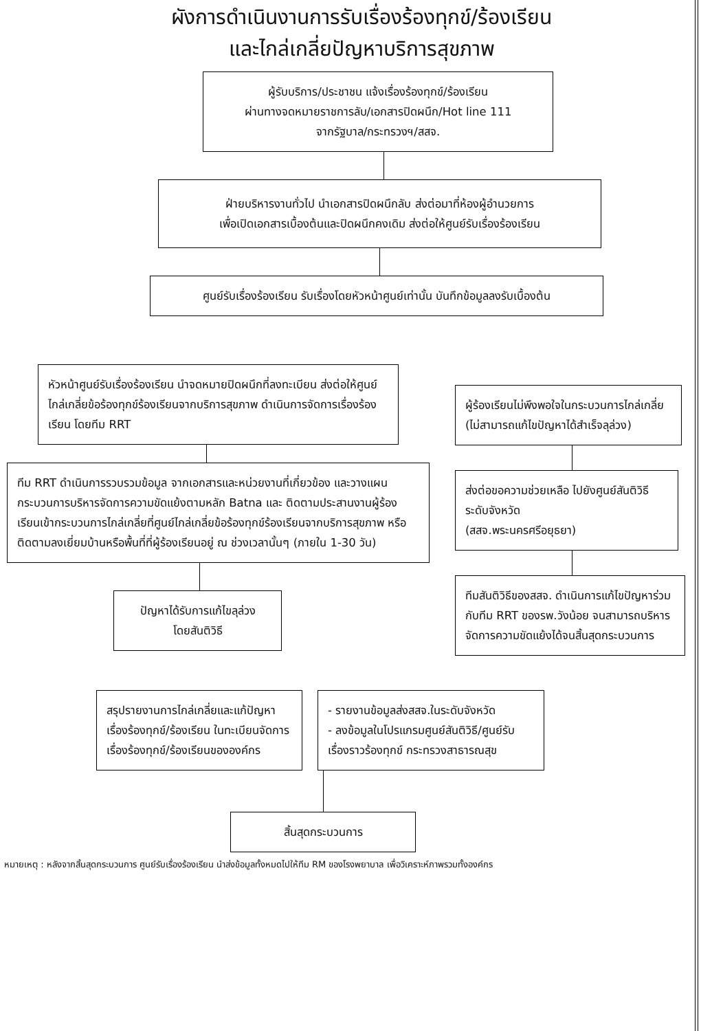ผังการดำเนินงานการรับเรื่องร้องทุกข์/ร้องเรียน
และไกล่เกลี่ยปัญหาบริการสุขภาพ
ผู้รับบริการ/ประชาชน แจ้งเรื่องร้องทุกข์/ร้องเรียน
ผ่านทางจดหมายราชการลับ/เอกสารปิดผนึก/Hot line 111
จากรัฐบาล/กระทรวงฯ/สสจ.
ฝ่ายบริหารงานทั่วไป นำเอกสารปิดผนึกลับ ส่งต่อมาที่ห้องผู้อำนวยการ
เพื่อเปิดเอกสารเบื้องต้นและปิดผนึกคงเดิม ส่งต่อให้ศูนย์รับเรื่องร้องเรียน
ศูนย์รับเรื่องร้องเรียน รับเรื่องโดยหัวหน้าศูนย์เท่านั้น บันทึกข้อมูลลงรับเบื้องต้น
หัวหน้าศูนย์รับเรื่องร้องเรียน นำจดหมายปิดผนึกที่ลงทะเบียน ส่งต่อให้ศูนย์ไกล่เกลี่ยข้อร้องทุกข์ร้องเรียนจากบริการสุขภาพ ดำเนินการจัดการเรื่องร้องเรียน โดยทีม RRT
ทีม RRT ดำเนินการรวบรวมข้อมูล จากเอกสารและหน่วยงานที่เกี่ยวข้อง และวางแผนกระบวนการบริหารจัดการความขัดแย้งตามหลัก Batna และ ติดตามประสานงานผู้ร้องเรียนเข้ากระบวนการไกล่เกลี่ยที่ศูนย์ไกล่เกลี่ยข้อร้องทุกข์ร้องเรียนจากบริการสุขภาพ หรือติดตามลงเยี่ยมบ้านหรือพื้นที่ที่ผู้ร้องเรียนอยู่ ณ ช่วงเวลานั้นๆ (ภายใน 1-30 วัน)
ปัญหาได้รับการแก้ไขลุล่วง
โดยสันติวิธี
ผู้ร้องเรียนไม่พึงพอใจในกระบวนการไกล่เกลี่ย (ไม่สามารถแก้ไขปัญหาได้สำเร็จลุล่วง)
ส่งต่อขอความช่วยเหลือ ไปยังศูนย์สันติวิธีระดับจังหวัด
(สสจ.พระนครศรีอยุธยา)
ทีมสันติวิธีของสสจ. ดำเนินการแก้ไขปัญหาร่วมกับทีม RRT ของรพ.วังน้อย จนสามารถบริหารจัดการความขัดแย้งได้จนสิ้นสุดกระบวนการ
สรุปรายงานการไกล่เกลี่ยและแก้ปัญหาเรื่องร้องทุกข์/ร้องเรียน ในทะเบียนจัดการเรื่องร้องทุกข์/ร้องเรียนขององค์กร
- รายงานข้อมูลส่งสสจ.ในระดับจังหวัด
- ลงข้อมูลในโปรแกรมศูนย์สันติวิธี/ศูนย์รับเรื่องราวร้องทุกข์ กระทรวงสาธารณสุข
สิ้นสุดกระบวนการ
หมายเหตุ : หลังจากสิ้นสุดกระบวนการ ศูนย์รับเรื่องร้องเรียน นำส่งข้อมูลทั้งหมดไปให้ทีม RM ของโรงพยาบาล เพื่อวิเคราะห์ภาพรวมทั้งองค์กร